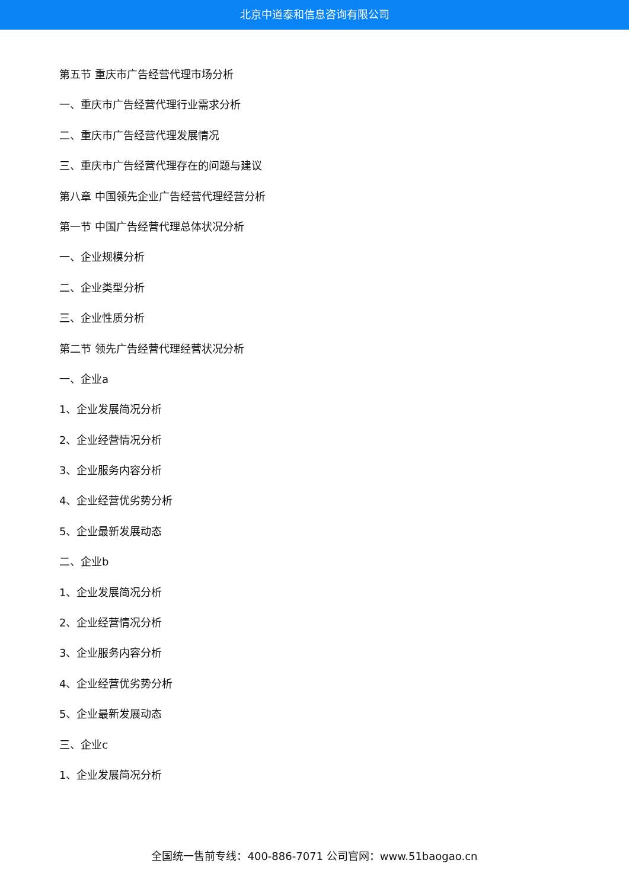北京中道泰和信息咨询有限公司
第五节 重庆市广告经营代理市场分析
一、重庆市广告经营代理行业需求分析
二、重庆市广告经营代理发展情况
三、重庆市广告经营代理存在的问题与建议
第八章 中国领先企业广告经营代理经营分析
第一节 中国广告经营代理总体状况分析
一、企业规模分析
二、企业类型分析
三、企业性质分析
第二节 领先广告经营代理经营状况分析
一、企业a
1、企业发展简况分析
2、企业经营情况分析
3、企业服务内容分析
4、企业经营优劣势分析
5、企业最新发展动态
二、企业b
1、企业发展简况分析
2、企业经营情况分析
3、企业服务内容分析
4、企业经营优劣势分析
5、企业最新发展动态
三、企业c
1、企业发展简况分析
全国统一售前专线：400-886-7071 公司官网：www.51baogao.cn